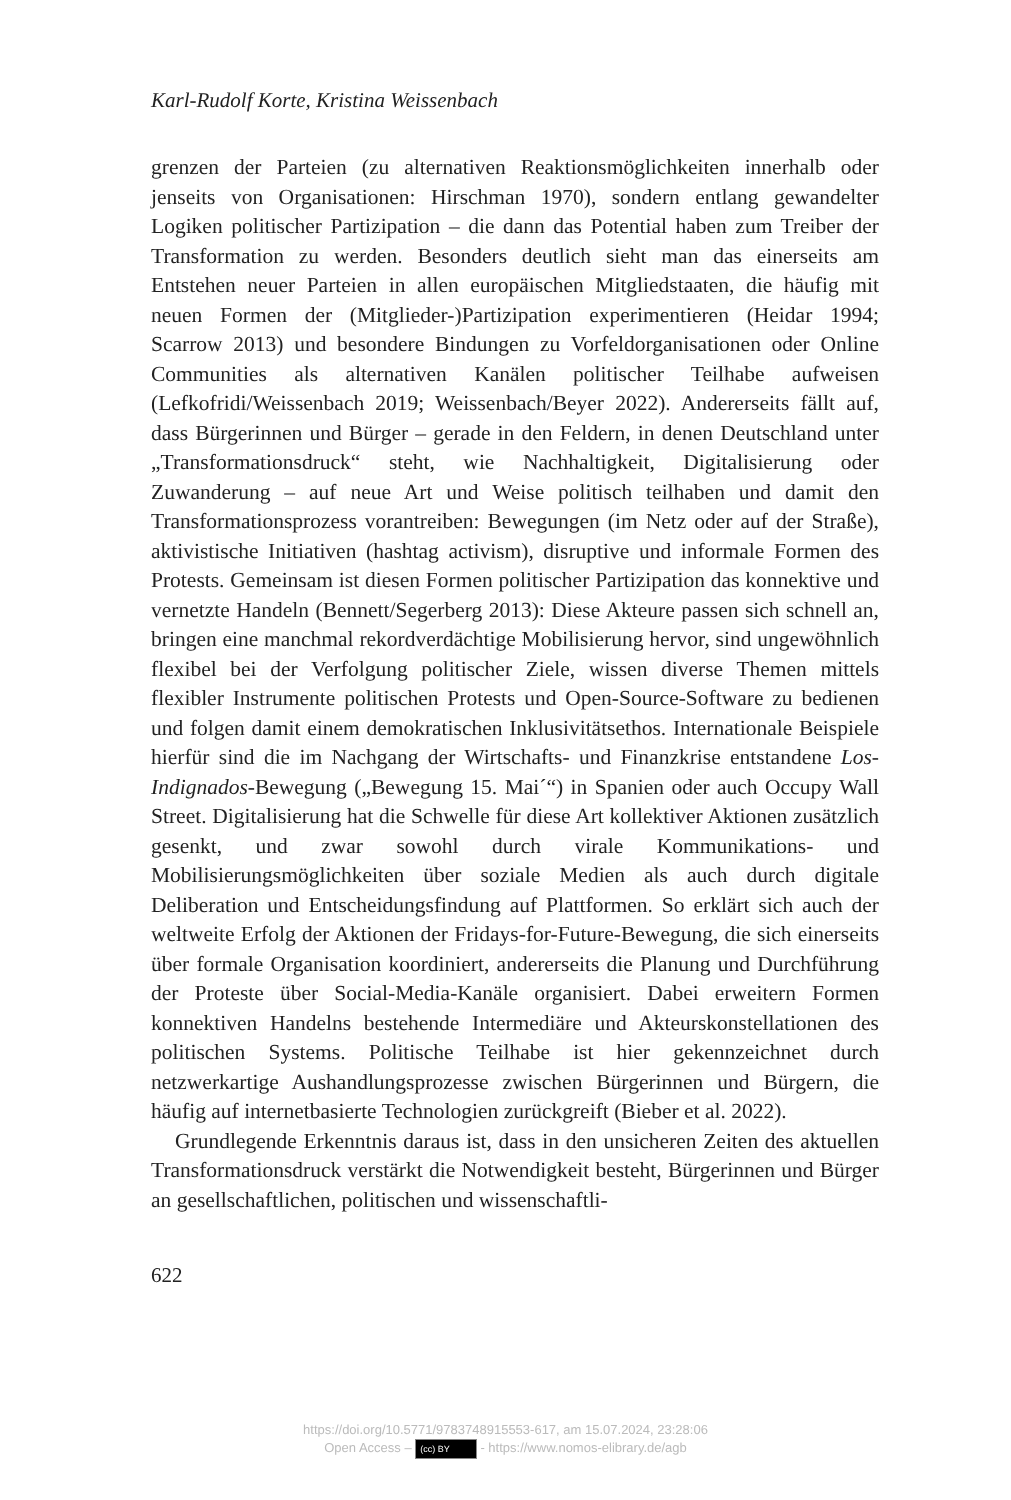Karl-Rudolf Korte, Kristina Weissenbach
grenzen der Parteien (zu alternativen Reaktionsmöglichkeiten innerhalb oder jenseits von Organisationen: Hirschman 1970), sondern entlang gewandelter Logiken politischer Partizipation – die dann das Potential haben zum Treiber der Transformation zu werden. Besonders deutlich sieht man das einerseits am Entstehen neuer Parteien in allen europäischen Mitgliedstaaten, die häufig mit neuen Formen der (Mitglieder-)Partizipation experimentieren (Heidar 1994; Scarrow 2013) und besondere Bindungen zu Vorfeldorganisationen oder Online Communities als alternativen Kanälen politischer Teilhabe aufweisen (Lefkofridi/Weissenbach 2019; Weissenbach/Beyer 2022). Andererseits fällt auf, dass Bürgerinnen und Bürger – gerade in den Feldern, in denen Deutschland unter „Transformationsdruck“ steht, wie Nachhaltigkeit, Digitalisierung oder Zuwanderung – auf neue Art und Weise politisch teilhaben und damit den Transformationsprozess vorantreiben: Bewegungen (im Netz oder auf der Straße), aktivistische Initiativen (hashtag activism), disruptive und informale Formen des Protests. Gemeinsam ist diesen Formen politischer Partizipation das konnektive und vernetzte Handeln (Bennett/Segerberg 2013): Diese Akteure passen sich schnell an, bringen eine manchmal rekordverdächtige Mobilisierung hervor, sind ungewöhnlich flexibel bei der Verfolgung politischer Ziele, wissen diverse Themen mittels flexibler Instrumente politischen Protests und Open-Source-Software zu bedienen und folgen damit einem demokratischen Inklusivitätsethos. Internationale Beispiele hierfür sind die im Nachgang der Wirtschafts- und Finanzkrise entstandene Los-Indignados-Bewegung („Bewegung 15. Mai´“) in Spanien oder auch Occupy Wall Street. Digitalisierung hat die Schwelle für diese Art kollektiver Aktionen zusätzlich gesenkt, und zwar sowohl durch virale Kommunikations- und Mobilisierungsmöglichkeiten über soziale Medien als auch durch digitale Deliberation und Entscheidungsfindung auf Plattformen. So erklärt sich auch der weltweite Erfolg der Aktionen der Fridays-for-Future-Bewegung, die sich einerseits über formale Organisation koordiniert, andererseits die Planung und Durchführung der Proteste über Social-Media-Kanäle organisiert. Dabei erweitern Formen konnektiven Handelns bestehende Intermediäre und Akteurskonstellationen des politischen Systems. Politische Teilhabe ist hier gekennzeichnet durch netzwerkartige Aushandlungsprozesse zwischen Bürgerinnen und Bürgern, die häufig auf internetbasierte Technologien zurückgreift (Bieber et al. 2022).
Grundlegende Erkenntnis daraus ist, dass in den unsicheren Zeiten des aktuellen Transformationsdruck verstärkt die Notwendigkeit besteht, Bürgerinnen und Bürger an gesellschaftlichen, politischen und wissenschaftli-
622
https://doi.org/10.5771/9783748915553-617, am 15.07.2024, 23:28:06
Open Access – (cc) BY - https://www.nomos-elibrary.de/agb